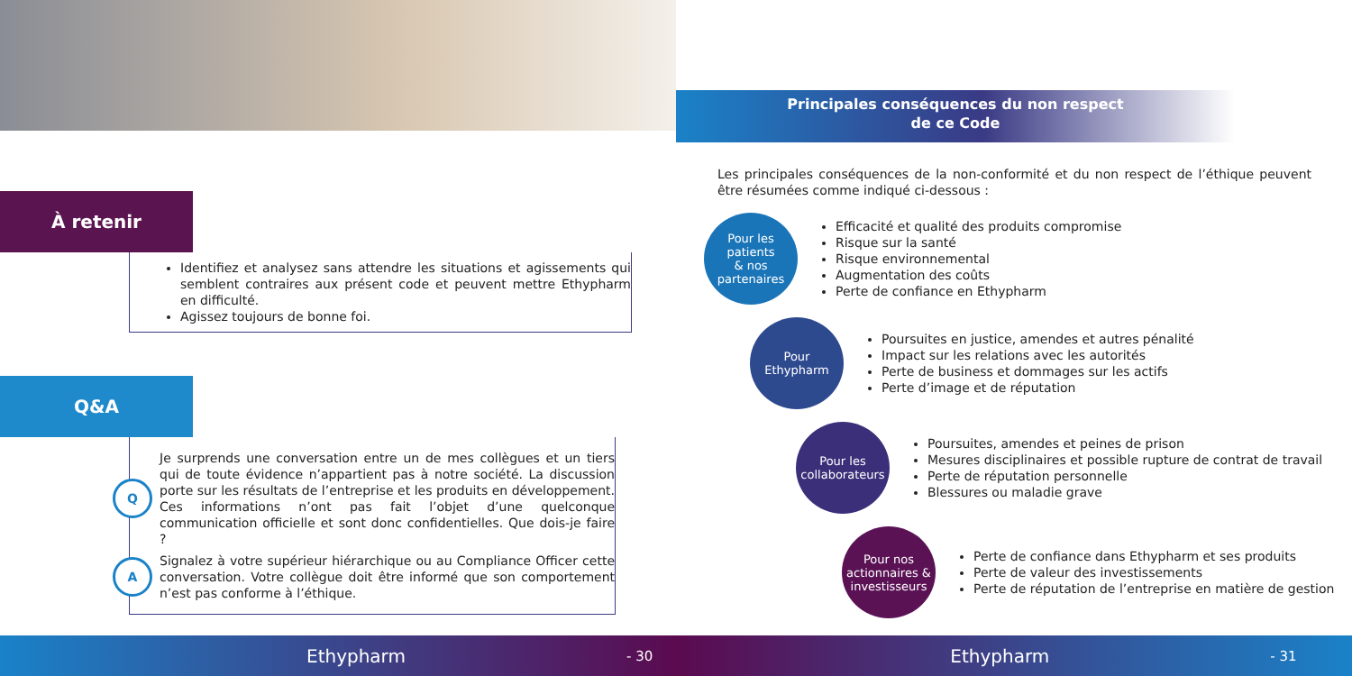À retenir
Identifiez et analysez sans attendre les situations et agissements qui semblent contraires aux présent code et peuvent mettre Ethypharm en difficulté.
Agissez toujours de bonne foi.
Q&A
Q
Je surprends une conversation entre un de mes collègues et un tiers qui de toute évidence n’appartient pas à notre société. La discussion porte sur les résultats de l’entreprise et les produits en développement. Ces informations n’ont pas fait l’objet d’une quelconque communication officielle et sont donc confidentielles. Que dois-je faire ?
A
Signalez à votre supérieur hiérarchique ou au Compliance Officer cette conversation. Votre collègue doit être informé que son comportement n’est pas conforme à l’éthique.
Principales conséquences du non respect
de ce Code
Les principales conséquences de la non-conformité et du non respect de l’éthique peuvent être résumées comme indiqué ci-dessous :
Pour les patients
& nos partenaires
Efficacité et qualité des produits compromise
Risque sur la santé
Risque environnemental
Augmentation des coûts
Perte de confiance en Ethypharm
Pour Ethypharm
Poursuites en justice, amendes et autres pénalité
Impact sur les relations avec les autorités
Perte de business et dommages sur les actifs
Perte d’image et de réputation
Pour les collaborateurs
Poursuites, amendes et peines de prison
Mesures disciplinaires et possible rupture de contrat de travail
Perte de réputation personnelle
Blessures ou maladie grave
Pour nos actionnaires & investisseurs
Perte de confiance dans Ethypharm et ses produits
Perte de valeur des investissements
Perte de réputation de l’entreprise en matière de gestion
Ethypharm - 30 Ethypharm - 31